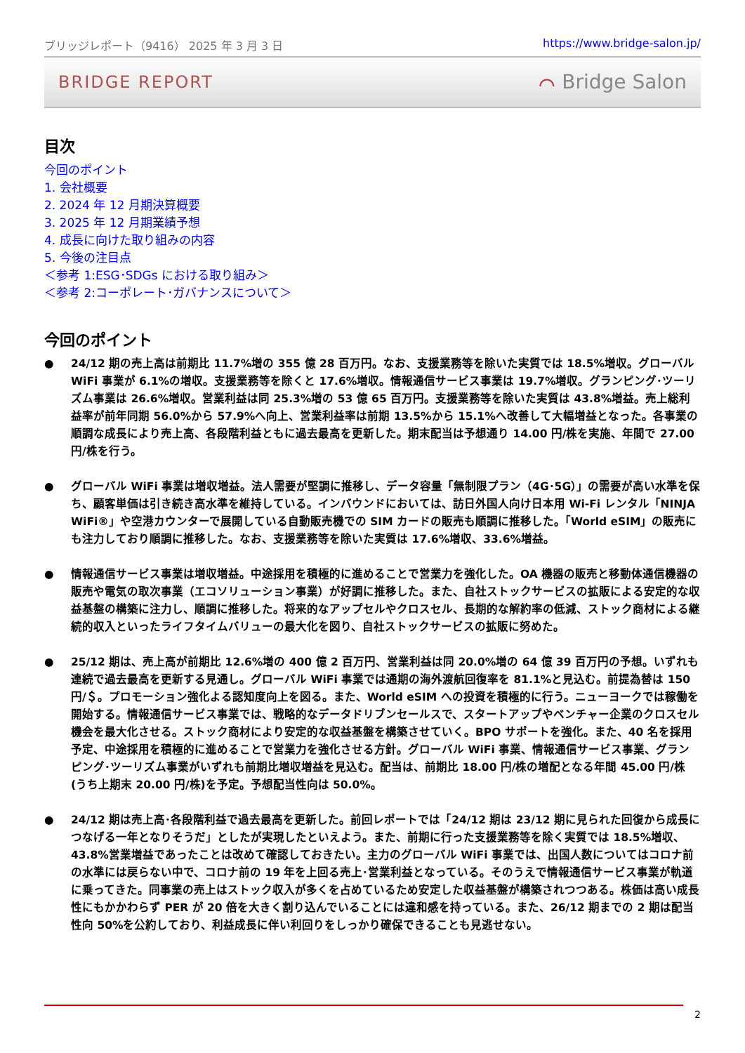ブリッジレポート（9416） 2025 年 3 月 3 日 https://www.bridge-salon.jp/
BRIDGE REPORT ⌒ Bridge Salon
目次
今回のポイント
1. 会社概要
2. 2024 年 12 月期決算概要
3. 2025 年 12 月期業績予想
4. 成長に向けた取り組みの内容
5. 今後の注目点
＜参考 1:ESG･SDGs における取り組み＞
＜参考 2:コーポレート･ガバナンスについて＞
今回のポイント
● 24/12 期の売上高は前期比 11.7%増の 355 億 28 百万円。なお、支援業務等を除いた実質では 18.5%増収。グローバル WiFi 事業が 6.1%の増収。支援業務等を除くと 17.6%増収。情報通信サービス事業は 19.7%増収。グランピング･ツーリズム事業は 26.6%増収。営業利益は同 25.3%増の 53 億 65 百万円。支援業務等を除いた実質は 43.8%増益。売上総利益率が前年同期 56.0%から 57.9%へ向上、営業利益率は前期 13.5%から 15.1%へ改善して大幅増益となった。各事業の順調な成長により売上高、各段階利益ともに過去最高を更新した。期末配当は予想通り 14.00 円/株を実施、年間で 27.00 円/株を行う。
● グローバル WiFi 事業は増収増益。法人需要が堅調に推移し、データ容量「無制限プラン（4G･5G）」の需要が高い水準を保ち、顧客単価は引き続き高水準を維持している。インバウンドにおいては、訪日外国人向け日本用 Wi-Fi レンタル「NINJA WiFi®」や空港カウンターで展開している自動販売機での SIM カードの販売も順調に推移した。「World eSIM」の販売にも注力しており順調に推移した。なお、支援業務等を除いた実質は 17.6%増収、33.6%増益。
● 情報通信サービス事業は増収増益。中途採用を積極的に進めることで営業力を強化した。OA 機器の販売と移動体通信機器の販売や電気の取次事業（エコソリューション事業）が好調に推移した。また、自社ストックサービスの拡販による安定的な収益基盤の構築に注力し、順調に推移した。将来的なアップセルやクロスセル、長期的な解約率の低減、ストック商材による継続的収入といったライフタイムバリューの最大化を図り、自社ストックサービスの拡販に努めた。
● 25/12 期は、売上高が前期比 12.6%増の 400 億 2 百万円、営業利益は同 20.0%増の 64 億 39 百万円の予想。いずれも連続で過去最高を更新する見通し。グローバル WiFi 事業では通期の海外渡航回復率を 81.1%と見込む。前提為替は 150 円/＄。プロモーション強化よる認知度向上を図る。また、World eSIM への投資を積極的に行う。ニューヨークでは稼働を開始する。情報通信サービス事業では、戦略的なデータドリブンセールスで、スタートアップやベンチャー企業のクロスセル機会を最大化させる。ストック商材により安定的な収益基盤を構築させていく。BPO サポートを強化。また、40 名を採用予定、中途採用を積極的に進めることで営業力を強化させる方針。グローバル WiFi 事業、情報通信サービス事業、グランピング･ツーリズム事業がいずれも前期比増収増益を見込む。配当は、前期比 18.00 円/株の増配となる年間 45.00 円/株(うち上期末 20.00 円/株)を予定。予想配当性向は 50.0%。
● 24/12 期は売上高･各段階利益で過去最高を更新した。前回レポートでは「24/12 期は 23/12 期に見られた回復から成長につなげる一年となりそうだ」としたが実現したといえよう。また、前期に行った支援業務等を除く実質では 18.5%増収、43.8%営業増益であったことは改めて確認しておきたい。主力のグローバル WiFi 事業では、出国人数についてはコロナ前の水準には戻らない中で、コロナ前の 19 年を上回る売上･営業利益となっている。そのうえで情報通信サービス事業が軌道に乗ってきた。同事業の売上はストック収入が多くを占めているため安定した収益基盤が構築されつつある。株価は高い成長性にもかかわらず PER が 20 倍を大きく割り込んでいることには違和感を持っている。また、26/12 期までの 2 期は配当性向 50%を公約しており、利益成長に伴い利回りをしっかり確保できることも見逃せない。
2